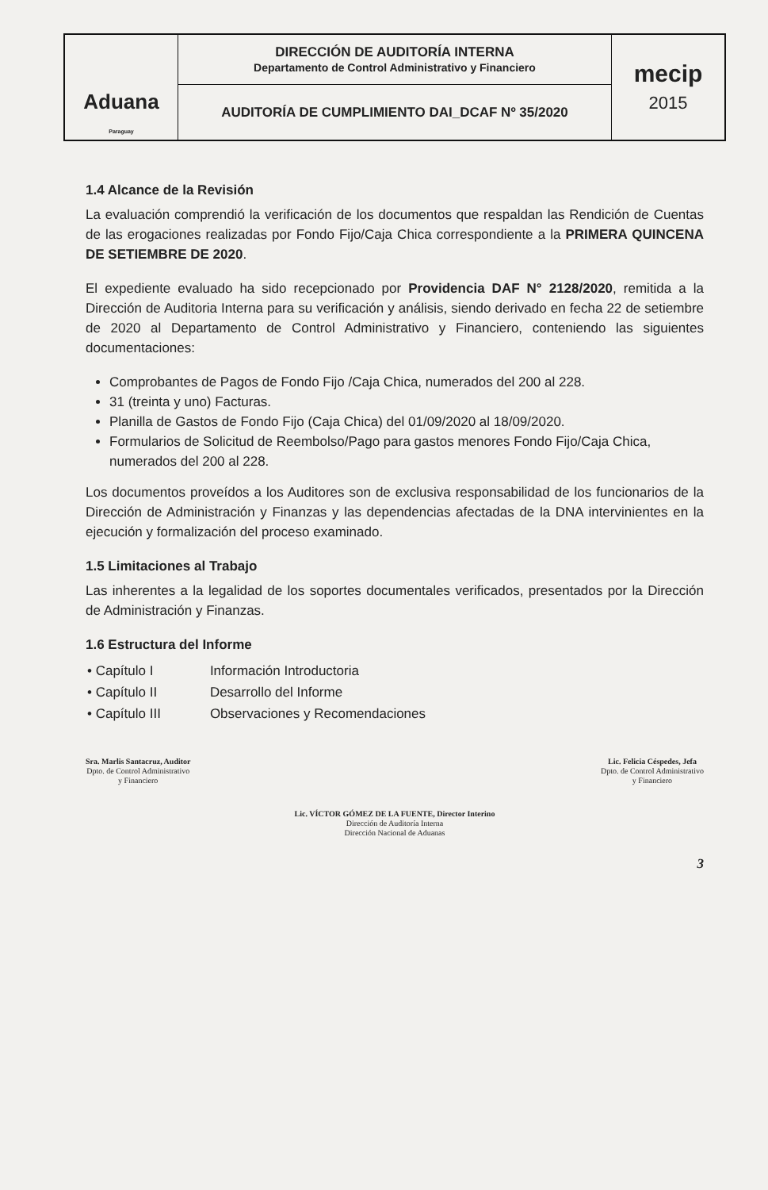| Aduana Paraguay | DIRECCIÓN DE AUDITORÍA INTERNA Departamento de Control Administrativo y Financiero | mecip 2015 |
| | AUDITORÍA DE CUMPLIMIENTO DAI_DCAF Nº 35/2020 | |
1.4 Alcance de la Revisión
La evaluación comprendió la verificación de los documentos que respaldan las Rendición de Cuentas de las erogaciones realizadas por Fondo Fijo/Caja Chica correspondiente a la PRIMERA QUINCENA DE SETIEMBRE DE 2020.
El expediente evaluado ha sido recepcionado por Providencia DAF N° 2128/2020, remitida a la Dirección de Auditoria Interna para su verificación y análisis, siendo derivado en fecha 22 de setiembre de 2020 al Departamento de Control Administrativo y Financiero, conteniendo las siguientes documentaciones:
Comprobantes de Pagos de Fondo Fijo /Caja Chica, numerados del 200 al 228.
31 (treinta y uno) Facturas.
Planilla de Gastos de Fondo Fijo (Caja Chica) del 01/09/2020 al 18/09/2020.
Formularios de Solicitud de Reembolso/Pago para gastos menores Fondo Fijo/Caja Chica, numerados del 200 al 228.
Los documentos proveídos a los Auditores son de exclusiva responsabilidad de los funcionarios de la Dirección de Administración y Finanzas y las dependencias afectadas de la DNA intervinientes en la ejecución y formalización del proceso examinado.
1.5 Limitaciones al Trabajo
Las inherentes a la legalidad de los soportes documentales verificados, presentados por la Dirección de Administración y Finanzas.
1.6 Estructura del Informe
| • Capítulo I | Información Introductoria |
| • Capítulo II | Desarrollo del Informe |
| • Capítulo III | Observaciones y Recomendaciones |
Sra. Marlis Santacruz, Auditor
Dpto. de Control Administrativo
y Financiero
Lic. Felicia Céspedes, Jefa
Dpto. de Control Administrativo
y Financiero
Lic. VÍCTOR GÓMEZ DE LA FUENTE, Director Interino
Dirección de Auditoría Interna
Dirección Nacional de Aduanas
3